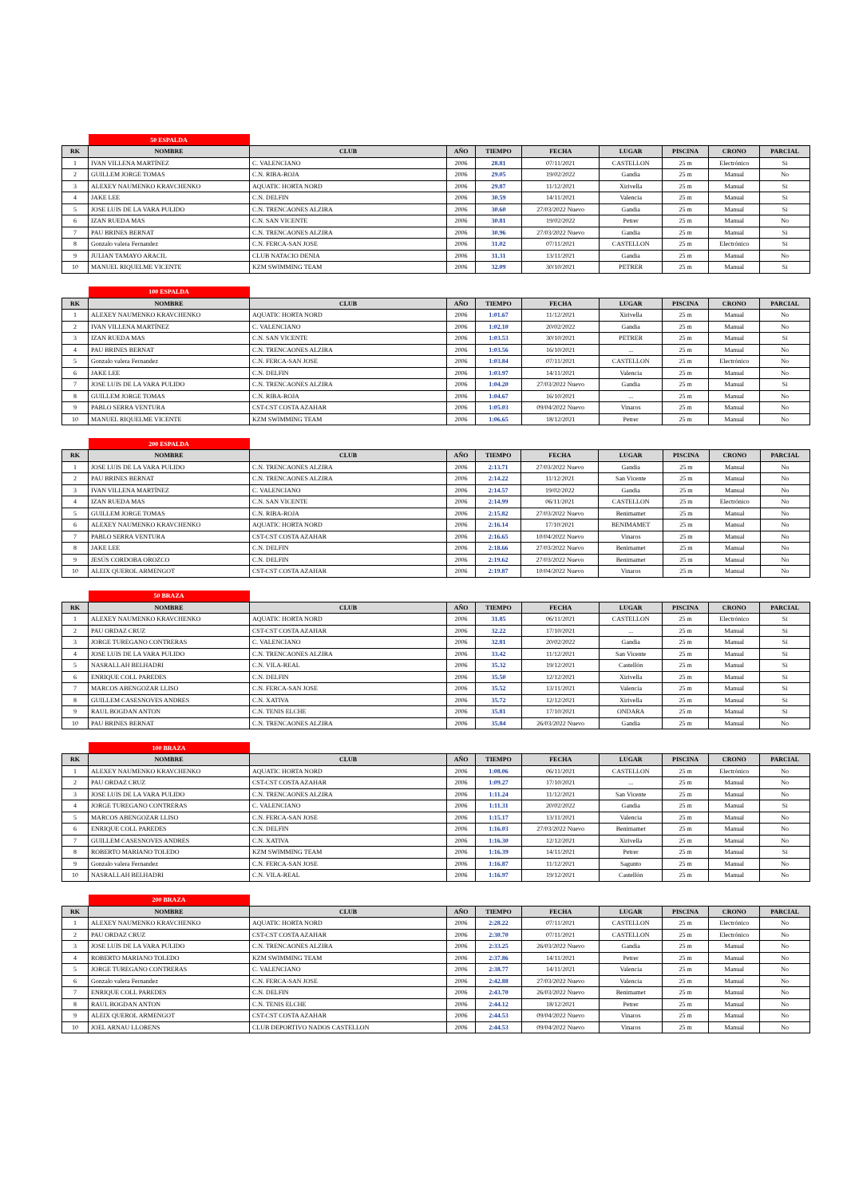| | 50 ESPALDA | | | | | | | | |
| RK | NOMBRE | CLUB | AÑO | TIEMPO | FECHA | LUGAR | PISCINA | CRONO | PARCIAL |
| 1 | IVAN VILLENA MARTÍNEZ | C. VALENCIANO | 2006 | 28.81 | 07/11/2021 | CASTELLON | 25 m | Electrónico | Si |
| 2 | GUILLEM JORGE TOMAS | C.N. RIBA-ROJA | 2006 | 29.05 | 19/02/2022 | Gandia | 25 m | Manual | No |
| 3 | ALEXEY NAUMENKO KRAVCHENKO | AQUATIC HORTA NORD | 2006 | 29.87 | 11/12/2021 | Xirivella | 25 m | Manual | Si |
| 4 | JAKE LEE | C.N. DELFIN | 2006 | 30.59 | 14/11/2021 | Valencia | 25 m | Manual | Si |
| 5 | JOSE LUIS DE LA VARA PULIDO | C.N. TRENCAONES ALZIRA | 2006 | 30.60 | 27/03/2022 Nuevo | Gandia | 25 m | Manual | Si |
| 6 | IZAN RUEDA MAS | C.N. SAN VICENTE | 2006 | 30.81 | 19/02/2022 | Petrer | 25 m | Manual | No |
| 7 | PAU BRINES BERNAT | C.N. TRENCAONES ALZIRA | 2006 | 30.96 | 27/03/2022 Nuevo | Gandia | 25 m | Manual | Si |
| 8 | Gonzalo valera Fernandez | C.N. FERCA-SAN JOSE | 2006 | 31.02 | 07/11/2021 | CASTELLON | 25 m | Electrónico | Si |
| 9 | JULIAN TAMAYO ARACIL | CLUB NATACIO DENIA | 2006 | 31.31 | 13/11/2021 | Gandia | 25 m | Manual | No |
| 10 | MANUEL RIQUELME VICENTE | KZM SWIMMING TEAM | 2006 | 32.09 | 30/10/2021 | PETRER | 25 m | Manual | Si |
| | 100 ESPALDA | | | | | | | | |
| RK | NOMBRE | CLUB | AÑO | TIEMPO | FECHA | LUGAR | PISCINA | CRONO | PARCIAL |
| 1 | ALEXEY NAUMENKO KRAVCHENKO | AQUATIC HORTA NORD | 2006 | 1:01.67 | 11/12/2021 | Xirivella | 25 m | Manual | No |
| 2 | IVAN VILLENA MARTÍNEZ | C. VALENCIANO | 2006 | 1:02.10 | 20/02/2022 | Gandia | 25 m | Manual | No |
| 3 | IZAN RUEDA MAS | C.N. SAN VICENTE | 2006 | 1:03.53 | 30/10/2021 | PETRER | 25 m | Manual | Si |
| 4 | PAU BRINES BERNAT | C.N. TRENCAONES ALZIRA | 2006 | 1:03.56 | 16/10/2021 | ... | 25 m | Manual | No |
| 5 | Gonzalo valera Fernandez | C.N. FERCA-SAN JOSE | 2006 | 1:03.84 | 07/11/2021 | CASTELLON | 25 m | Electrónico | No |
| 6 | JAKE LEE | C.N. DELFIN | 2006 | 1:03.97 | 14/11/2021 | Valencia | 25 m | Manual | No |
| 7 | JOSE LUIS DE LA VARA PULIDO | C.N. TRENCAONES ALZIRA | 2006 | 1:04.20 | 27/03/2022 Nuevo | Gandia | 25 m | Manual | Si |
| 8 | GUILLEM JORGE TOMAS | C.N. RIBA-ROJA | 2006 | 1:04.67 | 16/10/2021 | ... | 25 m | Manual | No |
| 9 | PABLO SERRA VENTURA | CST-CST COSTA AZAHAR | 2006 | 1:05.03 | 09/04/2022 Nuevo | Vinaros | 25 m | Manual | No |
| 10 | MANUEL RIQUELME VICENTE | KZM SWIMMING TEAM | 2006 | 1:06.65 | 18/12/2021 | Petrer | 25 m | Manual | No |
| | 200 ESPALDA | | | | | | | | |
| RK | NOMBRE | CLUB | AÑO | TIEMPO | FECHA | LUGAR | PISCINA | CRONO | PARCIAL |
| 1 | JOSE LUIS DE LA VARA PULIDO | C.N. TRENCAONES ALZIRA | 2006 | 2:13.71 | 27/03/2022 Nuevo | Gandia | 25 m | Manual | No |
| 2 | PAU BRINES BERNAT | C.N. TRENCAONES ALZIRA | 2006 | 2:14.22 | 11/12/2021 | San Vicente | 25 m | Manual | No |
| 3 | IVAN VILLENA MARTÍNEZ | C. VALENCIANO | 2006 | 2:14.57 | 19/02/2022 | Gandia | 25 m | Manual | No |
| 4 | IZAN RUEDA MAS | C.N. SAN VICENTE | 2006 | 2:14.99 | 06/11/2021 | CASTELLON | 25 m | Electrónico | No |
| 5 | GUILLEM JORGE TOMAS | C.N. RIBA-ROJA | 2006 | 2:15.82 | 27/03/2022 Nuevo | Benimamet | 25 m | Manual | No |
| 6 | ALEXEY NAUMENKO KRAVCHENKO | AQUATIC HORTA NORD | 2006 | 2:16.14 | 17/10/2021 | BENIMAMET | 25 m | Manual | No |
| 7 | PABLO SERRA VENTURA | CST-CST COSTA AZAHAR | 2006 | 2:16.65 | 10/04/2022 Nuevo | Vinaros | 25 m | Manual | No |
| 8 | JAKE LEE | C.N. DELFIN | 2006 | 2:18.66 | 27/03/2022 Nuevo | Benimamet | 25 m | Manual | No |
| 9 | JESÚS CORDOBA OROZCO | C.N. DELFIN | 2006 | 2:19.62 | 27/03/2022 Nuevo | Benimamet | 25 m | Manual | No |
| 10 | ALEIX QUEROL ARMENGOT | CST-CST COSTA AZAHAR | 2006 | 2:19.87 | 10/04/2022 Nuevo | Vinaros | 25 m | Manual | No |
| | 50 BRAZA | | | | | | | | |
| RK | NOMBRE | CLUB | AÑO | TIEMPO | FECHA | LUGAR | PISCINA | CRONO | PARCIAL |
| 1 | ALEXEY NAUMENKO KRAVCHENKO | AQUATIC HORTA NORD | 2006 | 31.85 | 06/11/2021 | CASTELLON | 25 m | Electrónico | Si |
| 2 | PAU ORDAZ CRUZ | CST-CST COSTA AZAHAR | 2006 | 32.22 | 17/10/2021 | ... | 25 m | Manual | Si |
| 3 | JORGE TUREGANO CONTRERAS | C. VALENCIANO | 2006 | 32.81 | 20/02/2022 | Gandia | 25 m | Manual | Si |
| 4 | JOSE LUIS DE LA VARA PULIDO | C.N. TRENCAONES ALZIRA | 2006 | 33.42 | 11/12/2021 | San Vicente | 25 m | Manual | Si |
| 5 | NASRALLAH BELHADRI | C.N. VILA-REAL | 2006 | 35.32 | 19/12/2021 | Castellón | 25 m | Manual | Si |
| 6 | ENRIQUE COLL PAREDES | C.N. DELFIN | 2006 | 35.50 | 12/12/2021 | Xirivella | 25 m | Manual | Si |
| 7 | MARCOS ABENGOZAR LLISO | C.N. FERCA-SAN JOSE | 2006 | 35.52 | 13/11/2021 | Valencia | 25 m | Manual | Si |
| 8 | GUILLEM CASESNOVES ANDRES | C.N. XATIVA | 2006 | 35.72 | 12/12/2021 | Xirivella | 25 m | Manual | Si |
| 9 | RAUL BOGDAN ANTON | C.N. TENIS ELCHE | 2006 | 35.81 | 17/10/2021 | ONDARA | 25 m | Manual | Si |
| 10 | PAU BRINES BERNAT | C.N. TRENCAONES ALZIRA | 2006 | 35.84 | 26/03/2022 Nuevo | Gandia | 25 m | Manual | No |
| | 100 BRAZA | | | | | | | | |
| RK | NOMBRE | CLUB | AÑO | TIEMPO | FECHA | LUGAR | PISCINA | CRONO | PARCIAL |
| 1 | ALEXEY NAUMENKO KRAVCHENKO | AQUATIC HORTA NORD | 2006 | 1:08.06 | 06/11/2021 | CASTELLON | 25 m | Electrónico | No |
| 2 | PAU ORDAZ CRUZ | CST-CST COSTA AZAHAR | 2006 | 1:09.27 | 17/10/2021 | ... | 25 m | Manual | No |
| 3 | JOSE LUIS DE LA VARA PULIDO | C.N. TRENCAONES ALZIRA | 2006 | 1:11.24 | 11/12/2021 | San Vicente | 25 m | Manual | No |
| 4 | JORGE TUREGANO CONTRERAS | C. VALENCIANO | 2006 | 1:11.31 | 20/02/2022 | Gandia | 25 m | Manual | Si |
| 5 | MARCOS ABENGOZAR LLISO | C.N. FERCA-SAN JOSE | 2006 | 1:15.17 | 13/11/2021 | Valencia | 25 m | Manual | No |
| 6 | ENRIQUE COLL PAREDES | C.N. DELFIN | 2006 | 1:16.03 | 27/03/2022 Nuevo | Benimamet | 25 m | Manual | No |
| 7 | GUILLEM CASESNOVES ANDRES | C.N. XATIVA | 2006 | 1:16.30 | 12/12/2021 | Xirivella | 25 m | Manual | No |
| 8 | ROBERTO MARIANO TOLEDO | KZM SWIMMING TEAM | 2006 | 1:16.39 | 14/11/2021 | Petrer | 25 m | Manual | Si |
| 9 | Gonzalo valera Fernandez | C.N. FERCA-SAN JOSE | 2006 | 1:16.87 | 11/12/2021 | Sagunto | 25 m | Manual | No |
| 10 | NASRALLAH BELHADRI | C.N. VILA-REAL | 2006 | 1:16.97 | 19/12/2021 | Castellón | 25 m | Manual | No |
| | 200 BRAZA | | | | | | | | |
| RK | NOMBRE | CLUB | AÑO | TIEMPO | FECHA | LUGAR | PISCINA | CRONO | PARCIAL |
| 1 | ALEXEY NAUMENKO KRAVCHENKO | AQUATIC HORTA NORD | 2006 | 2:28.22 | 07/11/2021 | CASTELLON | 25 m | Electrónico | No |
| 2 | PAU ORDAZ CRUZ | CST-CST COSTA AZAHAR | 2006 | 2:30.70 | 07/11/2021 | CASTELLON | 25 m | Electrónico | No |
| 3 | JOSE LUIS DE LA VARA PULIDO | C.N. TRENCAONES ALZIRA | 2006 | 2:33.25 | 26/03/2022 Nuevo | Gandia | 25 m | Manual | No |
| 4 | ROBERTO MARIANO TOLEDO | KZM SWIMMING TEAM | 2006 | 2:37.86 | 14/11/2021 | Petrer | 25 m | Manual | No |
| 5 | JORGE TUREGANO CONTRERAS | C. VALENCIANO | 2006 | 2:38.77 | 14/11/2021 | Valencia | 25 m | Manual | No |
| 6 | Gonzalo valera Fernandez | C.N. FERCA-SAN JOSE | 2006 | 2:42.88 | 27/03/2022 Nuevo | Valencia | 25 m | Manual | No |
| 7 | ENRIQUE COLL PAREDES | C.N. DELFIN | 2006 | 2:43.70 | 26/03/2022 Nuevo | Benimamet | 25 m | Manual | No |
| 8 | RAUL BOGDAN ANTON | C.N. TENIS ELCHE | 2006 | 2:44.12 | 18/12/2021 | Petrer | 25 m | Manual | No |
| 9 | ALEIX QUEROL ARMENGOT | CST-CST COSTA AZAHAR | 2006 | 2:44.53 | 09/04/2022 Nuevo | Vinaros | 25 m | Manual | No |
| 10 | JOEL ARNAU LLORENS | CLUB DEPORTIVO NADOS CASTELLON | 2006 | 2:44.53 | 09/04/2022 Nuevo | Vinaros | 25 m | Manual | No |